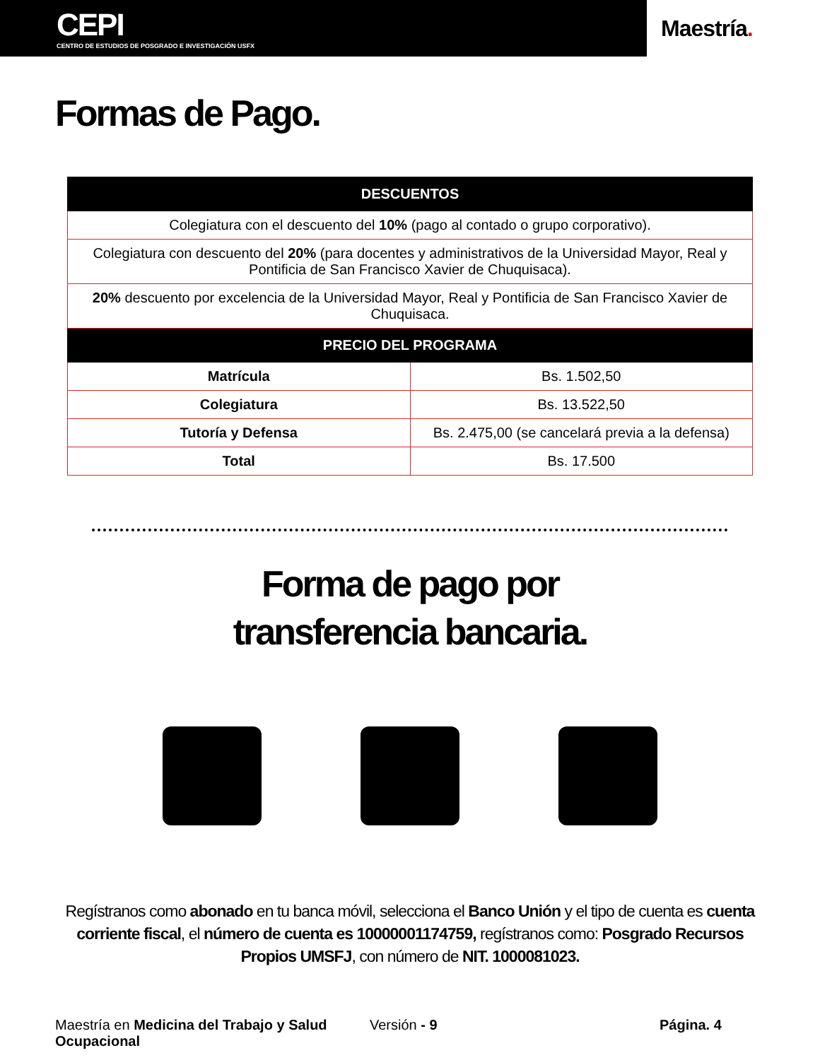CEPI
CENTRO DE ESTUDIOS DE POSGRADO E INVESTIGACIÓN USFX
Maestría.
Formas de Pago.
| DESCUENTOS | |
| --- | --- |
| Colegiatura con el descuento del 10% (pago al contado o grupo corporativo). | |
| Colegiatura con descuento del 20% (para docentes y administrativos de la Universidad Mayor, Real y Pontificia de San Francisco Xavier de Chuquisaca). | |
| 20% descuento por excelencia de la Universidad Mayor, Real y Pontificia de San Francisco Xavier de Chuquisaca. | |
| PRECIO DEL PROGRAMA | |
| Matrícula | Bs. 1.502,50 |
| Colegiatura | Bs. 13.522,50 |
| Tutoría y Defensa | Bs. 2.475,00 (se cancelará previa a la defensa) |
| Total | Bs. 17.500 |
Forma de pago por
transferencia bancaria.
Regístranos como abonado en tu banca móvil, selecciona el Banco Unión y el tipo de cuenta es cuenta corriente fiscal, el número de cuenta es 10000001174759, regístranos como: Posgrado Recursos Propios UMSFJ, con número de NIT. 1000081023.
Maestría en Medicina del Trabajo y Salud Ocupacional
Versión - 9 Página. 4